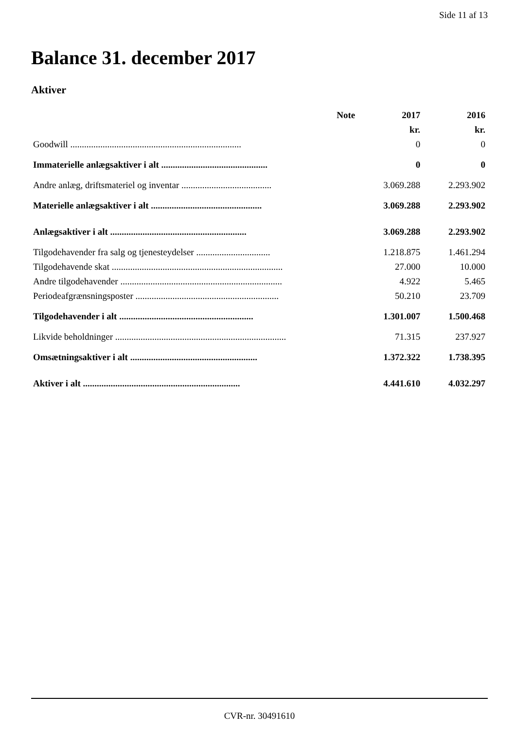Side 11 af 13
Balance 31. december 2017
Aktiver
| | Note | 2017 | 2016 |
| --- | --- | --- | --- |
| | | kr. | kr. |
| Goodwill .......................................................................... | | 0 | 0 |
| Immaterielle anlægsaktiver i alt .............................................. | | 0 | 0 |
| Andre anlæg, driftsmateriel og inventar ....................................... | | 3.069.288 | 2.293.902 |
| Materielle anlægsaktiver i alt ................................................ | | 3.069.288 | 2.293.902 |
| Anlægsaktiver i alt ........................................................... | | 3.069.288 | 2.293.902 |
| Tilgodehavender fra salg og tjenesteydelser ................................ | | 1.218.875 | 1.461.294 |
| Tilgodehavende skat .......................................................................... | | 27.000 | 10.000 |
| Andre tilgodehavender ...................................................................... | | 4.922 | 5.465 |
| Periodeafgrænsningsposter .............................................................. | | 50.210 | 23.709 |
| Tilgodehavender i alt .......................................................... | | 1.301.007 | 1.500.468 |
| Likvide beholdninger .......................................................................... | | 71.315 | 237.927 |
| Omsætningsaktiver i alt ....................................................... | | 1.372.322 | 1.738.395 |
| Aktiver i alt .................................................................... | | 4.441.610 | 4.032.297 |
CVR-nr. 30491610